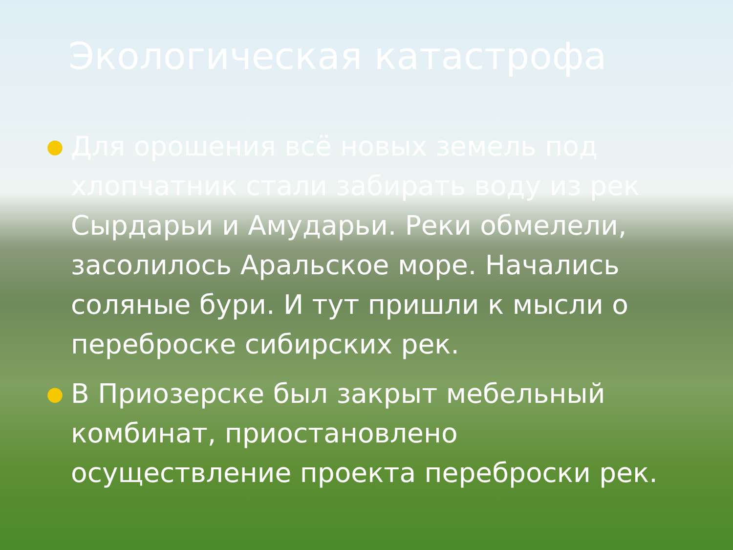Экологическая катастрофа
● Для орошения всё новых земель под хлопчатник стали забирать воду из рек Сырдарьи и Амударьи. Реки обмелели, засолилось Аральское море. Начались соляные бури. И тут пришли к мысли о переброске сибирских рек.
● В Приозерске был закрыт мебельный комбинат, приостановлено осуществление проекта переброски рек.